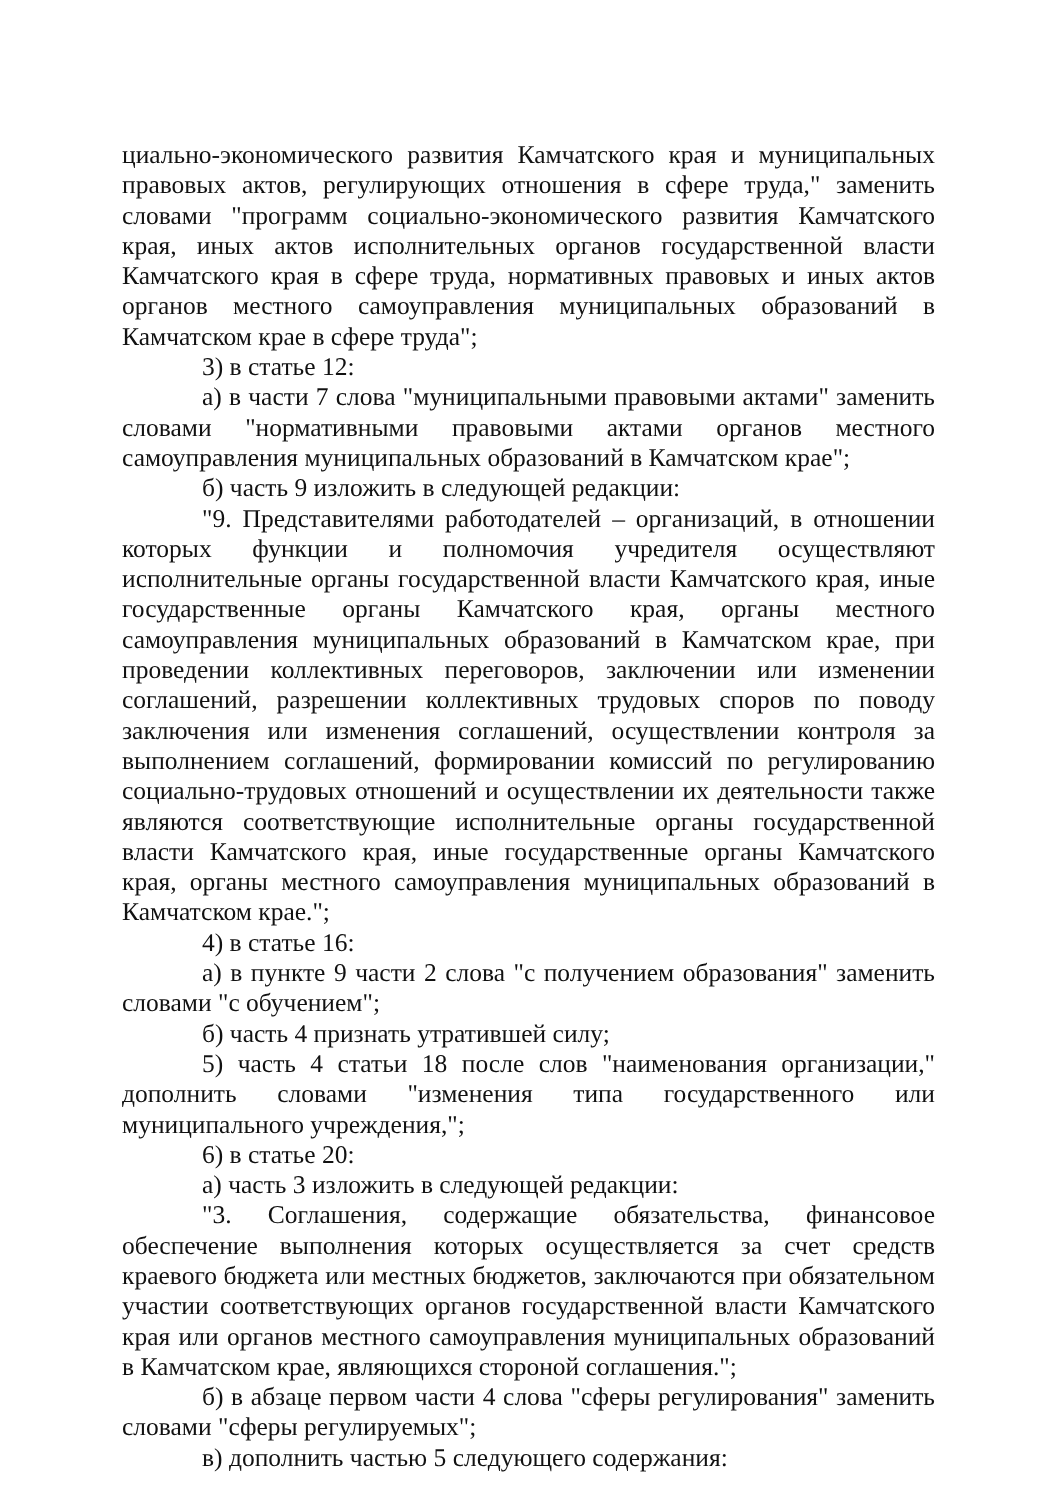циально-экономического развития Камчатского края и муниципальных правовых актов, регулирующих отношения в сфере труда," заменить словами "программ социально-экономического развития Камчатского края, иных актов исполнительных органов государственной власти Камчатского края в сфере труда, нормативных правовых и иных актов органов местного самоуправления муниципальных образований в Камчатском крае в сфере труда";
3) в статье 12:
а) в части 7 слова "муниципальными правовыми актами" заменить словами "нормативными правовыми актами органов местного самоуправления муниципальных образований в Камчатском крае";
б) часть 9 изложить в следующей редакции:
"9. Представителями работодателей – организаций, в отношении которых функции и полномочия учредителя осуществляют исполнительные органы государственной власти Камчатского края, иные государственные органы Камчатского края, органы местного самоуправления муниципальных образований в Камчатском крае, при проведении коллективных переговоров, заключении или изменении соглашений, разрешении коллективных трудовых споров по поводу заключения или изменения соглашений, осуществлении контроля за выполнением соглашений, формировании комиссий по регулированию социально-трудовых отношений и осуществлении их деятельности также являются соответствующие исполнительные органы государственной власти Камчатского края, иные государственные органы Камчатского края, органы местного самоуправления муниципальных образований в Камчатском крае.";
4) в статье 16:
а) в пункте 9 части 2 слова "с получением образования" заменить словами "с обучением";
б) часть 4 признать утратившей силу;
5) часть 4 статьи 18 после слов "наименования организации," дополнить словами "изменения типа государственного или муниципального учреждения,";
6) в статье 20:
а) часть 3 изложить в следующей редакции:
"3. Соглашения, содержащие обязательства, финансовое обеспечение выполнения которых осуществляется за счет средств краевого бюджета или местных бюджетов, заключаются при обязательном участии соответствующих органов государственной власти Камчатского края или органов местного самоуправления муниципальных образований в Камчатском крае, являющихся стороной соглашения.";
б) в абзаце первом части 4 слова "сферы регулирования" заменить словами "сферы регулируемых";
в) дополнить частью 5 следующего содержания: